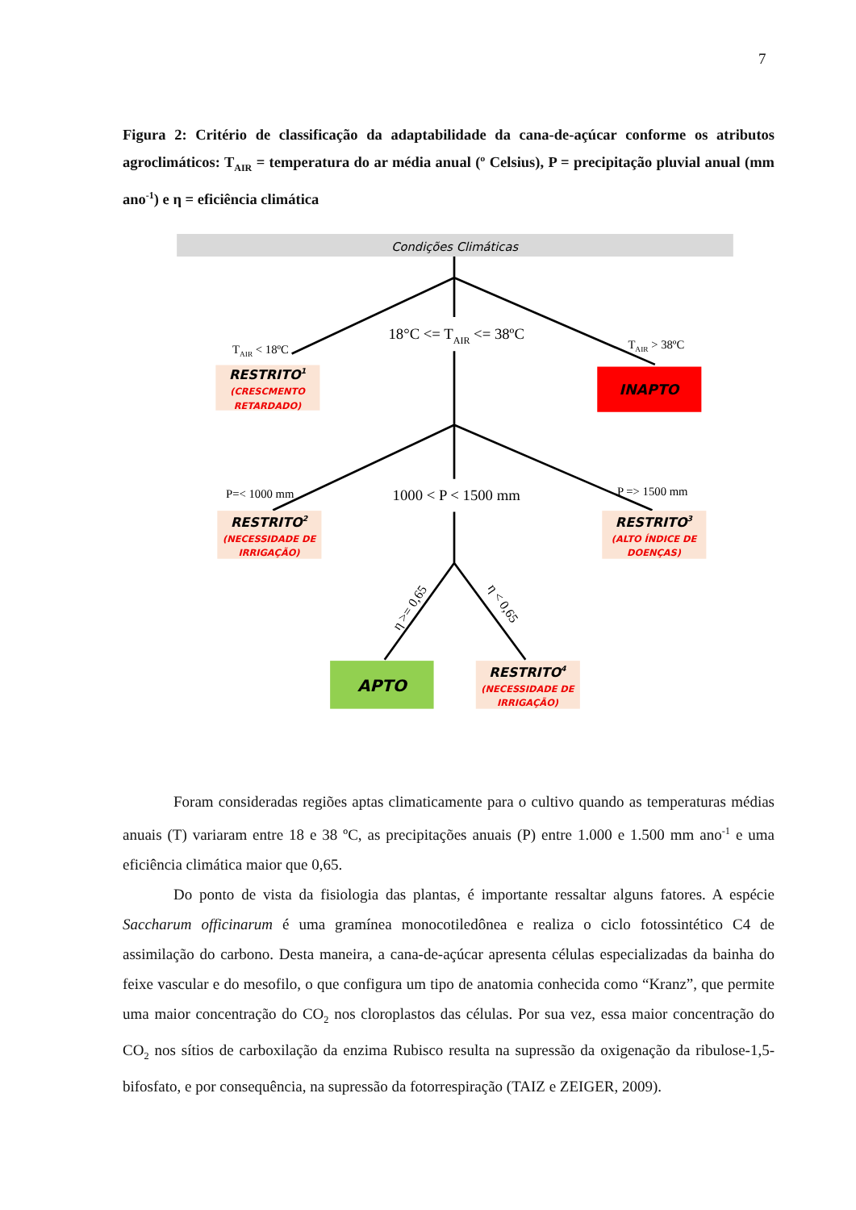7
Figura 2: Critério de classificação da adaptabilidade da cana-de-açúcar conforme os atributos agroclimáticos: T<sub>AIR</sub> = temperatura do ar média anual (º Celsius), P = precipitação pluvial anual (mm ano<sup>-1</sup>) e η = eficiência climática
Condições Climáticas
18°C <= TAIR <= 38ºC
TAIR < 18ºC
TAIR > 38ºC
RESTRITO1
(CRESCMENTO
RETARDADO)
INAPTO
P=< 1000 mm
1000 < P < 1500 mm
P => 1500 mm
RESTRITO2
(NECESSIDADE DE
IRRIGAÇÃO)
RESTRITO3
(ALTO ÍNDICE DE
DOENÇAS)
η >= 0,65
η < 0,65
APTO
RESTRITO4
(NECESSIDADE DE
IRRIGAÇÃO)
Foram consideradas regiões aptas climaticamente para o cultivo quando as temperaturas médias anuais (T) variaram entre 18 e 38 ºC, as precipitações anuais (P) entre 1.000 e 1.500 mm ano<sup>-1</sup> e uma eficiência climática maior que 0,65.
Do ponto de vista da fisiologia das plantas, é importante ressaltar alguns fatores. A espécie Saccharum officinarum é uma gramínea monocotiledônea e realiza o ciclo fotossintético C4 de assimilação do carbono. Desta maneira, a cana-de-açúcar apresenta células especializadas da bainha do feixe vascular e do mesofilo, o que configura um tipo de anatomia conhecida como “Kranz”, que permite uma maior concentração do CO<sub>2</sub> nos cloroplastos das células. Por sua vez, essa maior concentração do CO<sub>2</sub> nos sítios de carboxilação da enzima Rubisco resulta na supressão da oxigenação da ribulose-1,5-bifosfato, e por consequência, na supressão da fotorrespiração (TAIZ e ZEIGER, 2009).